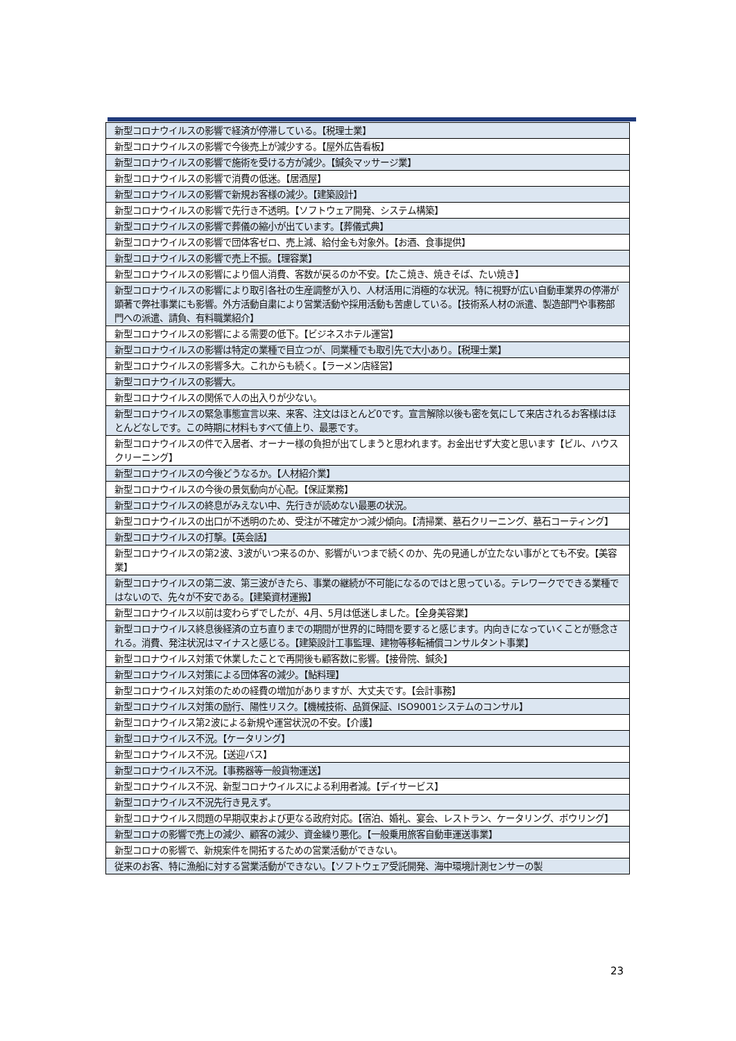| 新型コロナウイルスの影響で経済が停滞している。【税理士業】 |
| 新型コロナウイルスの影響で今後売上が減少する。【屋外広告看板】 |
| 新型コロナウイルスの影響で施術を受ける方が減少。【鍼灸マッサージ業】 |
| 新型コロナウイルスの影響で消費の低迷。【居酒屋】 |
| 新型コロナウイルスの影響で新規お客様の減少。【建築設計】 |
| 新型コロナウイルスの影響で先行き不透明。【ソフトウェア開発、システム構築】 |
| 新型コロナウイルスの影響で葬儀の縮小が出ています。【葬儀式典】 |
| 新型コロナウイルスの影響で団体客ゼロ、売上減、給付金も対象外。【お酒、食事提供】 |
| 新型コロナウイルスの影響で売上不振。【理容業】 |
| 新型コロナウイルスの影響により個人消費、客数が戻るのか不安。【たこ焼き、焼きそば、たい焼き】 |
| 新型コロナウイルスの影響により取引各社の生産調整が入り、人材活用に消極的な状況。特に視野が広い自動車業界の停滞が顕著で弊社事業にも影響。外方活動自粛により営業活動や採用活動も苦慮している。【技術系人材の派遣、製造部門や事務部門への派遣、請負、有料職業紹介】 |
| 新型コロナウイルスの影響による需要の低下。【ビジネスホテル運営】 |
| 新型コロナウイルスの影響は特定の業種で目立つが、同業種でも取引先で大小あり。【税理士業】 |
| 新型コロナウイルスの影響多大。これからも続く。【ラーメン店経営】 |
| 新型コロナウイルスの影響大。 |
| 新型コロナウイルスの関係で人の出入りが少ない。 |
| 新型コロナウイルスの緊急事態宣言以来、来客、注文はほとんど0です。宣言解除以後も密を気にして来店されるお客様はほとんどなしです。この時期に材料もすべて値上り、最悪です。 |
| 新型コロナウイルスの件で入居者、オーナー様の負担が出てしまうと思われます。お金出せず大変と思います【ビル、ハウスクリーニング】 |
| 新型コロナウイルスの今後どうなるか。【人材紹介業】 |
| 新型コロナウイルスの今後の景気動向が心配。【保証業務】 |
| 新型コロナウイルスの終息がみえない中、先行きが読めない最悪の状況。 |
| 新型コロナウイルスの出口が不透明のため、受注が不確定かつ減少傾向。【清掃業、墓石クリーニング、墓石コーティング】 |
| 新型コロナウイルスの打撃。【英会話】 |
| 新型コロナウイルスの第2波、3波がいつ来るのか、影響がいつまで続くのか、先の見通しが立たない事がとても不安。【美容業】 |
| 新型コロナウイルスの第二波、第三波がきたら、事業の継続が不可能になるのではと思っている。テレワークでできる業種ではないので、先々が不安である。【建築資材運搬】 |
| 新型コロナウイルス以前は変わらずでしたが、4月、5月は低迷しました。【全身美容業】 |
| 新型コロナウイルス終息後経済の立ち直りまでの期間が世界的に時間を要すると感じます。内向きになっていくことが懸念される。消費、発注状況はマイナスと感じる。【建築設計工事監理、建物等移転補償コンサルタント事業】 |
| 新型コロナウイルス対策で休業したことで再開後も顧客数に影響。【接骨院、鍼灸】 |
| 新型コロナウイルス対策による団体客の減少。【鮎料理】 |
| 新型コロナウイルス対策のための経費の増加がありますが、大丈夫です。【会計事務】 |
| 新型コロナウイルス対策の励行、陽性リスク。【機械技術、品質保証、ISO9001システムのコンサル】 |
| 新型コロナウイルス第2波による新規や運営状況の不安。【介護】 |
| 新型コロナウイルス不況。【ケータリング】 |
| 新型コロナウイルス不況。【送迎バス】 |
| 新型コロナウイルス不況。【事務器等一般貨物運送】 |
| 新型コロナウイルス不況、新型コロナウイルスによる利用者減。【デイサービス】 |
| 新型コロナウイルス不況先行き見えず。 |
| 新型コロナウイルス問題の早期収束および更なる政府対応。【宿泊、婚礼、宴会、レストラン、ケータリング、ボウリング】 |
| 新型コロナの影響で売上の減少、顧客の減少、資金繰り悪化。【一般乗用旅客自動車運送事業】 |
| 新型コロナの影響で、新規案件を開拓するための営業活動ができない。 |
| 従来のお客、特に漁船に対する営業活動ができない。【ソフトウェア受託開発、海中環境計測センサーの製 |
23